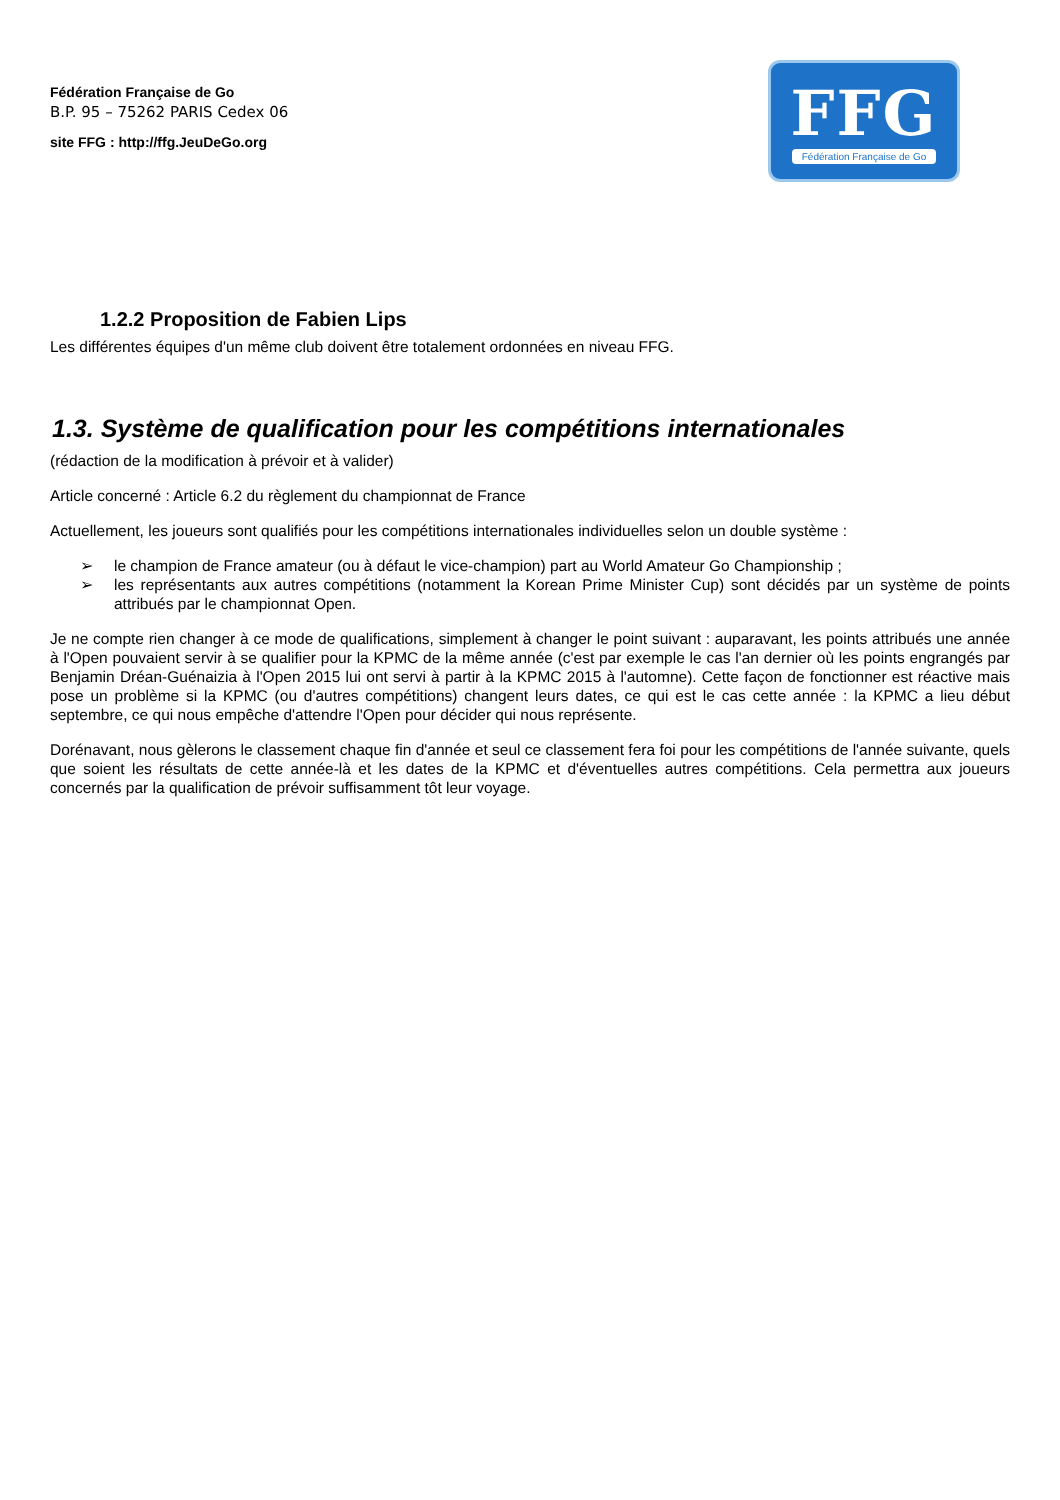Fédération Française de Go
B.P. 95 – 75262 PARIS Cedex 06
site FFG : http://ffg.JeuDeGo.org
FFG
Fédération Française de Go
1.2.2 Proposition de Fabien Lips
Les différentes équipes d'un même club doivent être totalement ordonnées en niveau FFG.
1.3. Système de qualification pour les compétitions internationales
(rédaction de la modification à prévoir et à valider)
Article concerné : Article 6.2 du règlement du championnat de France
Actuellement, les joueurs sont qualifiés pour les compétitions internationales individuelles selon un double système :
➢ le champion de France amateur (ou à défaut le vice-champion) part au World Amateur Go Championship ;
➢ les représentants aux autres compétitions (notamment la Korean Prime Minister Cup) sont décidés par un système de points attribués par le championnat Open.
Je ne compte rien changer à ce mode de qualifications, simplement à changer le point suivant : auparavant, les points attribués une année à l'Open pouvaient servir à se qualifier pour la KPMC de la même année (c'est par exemple le cas l'an dernier où les points engrangés par Benjamin Dréan-Guénaizia à l'Open 2015 lui ont servi à partir à la KPMC 2015 à l'automne). Cette façon de fonctionner est réactive mais pose un problème si la KPMC (ou d'autres compétitions) changent leurs dates, ce qui est le cas cette année : la KPMC a lieu début septembre, ce qui nous empêche d'attendre l'Open pour décider qui nous représente.
Dorénavant, nous gèlerons le classement chaque fin d'année et seul ce classement fera foi pour les compétitions de l'année suivante, quels que soient les résultats de cette année-là et les dates de la KPMC et d'éventuelles autres compétitions. Cela permettra aux joueurs concernés par la qualification de prévoir suffisamment tôt leur voyage.